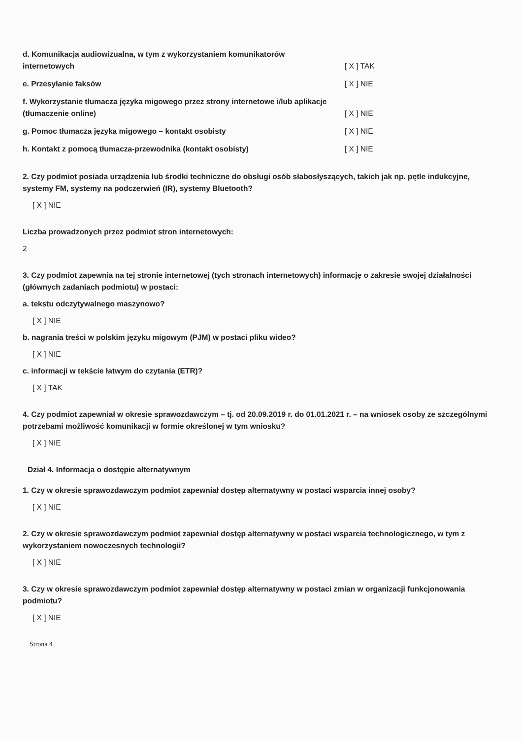d. Komunikacja audiowizualna, w tym z wykorzystaniem komunikatorów internetowych
[ X ] TAK
e. Przesyłanie faksów
[ X ] NIE
f. Wykorzystanie tłumacza języka migowego przez strony internetowe i/lub aplikacje (tłumaczenie online)
[ X ] NIE
g. Pomoc tłumacza języka migowego – kontakt osobisty
[ X ] NIE
h. Kontakt z pomocą tłumacza-przewodnika (kontakt osobisty)
[ X ] NIE
2. Czy podmiot posiada urządzenia lub środki techniczne do obsługi osób słabosłyszących, takich jak np. pętle indukcyjne, systemy FM, systemy na podczerwień (IR), systemy Bluetooth?
[ X ] NIE
Liczba prowadzonych przez podmiot stron internetowych:
2
3. Czy podmiot zapewnia na tej stronie internetowej (tych stronach internetowych) informację o zakresie swojej działalności (głównych zadaniach podmiotu) w postaci:
a. tekstu odczytywalnego maszynowo?
[ X ] NIE
b. nagrania treści w polskim języku migowym (PJM) w postaci pliku wideo?
[ X ] NIE
c. informacji w tekście łatwym do czytania (ETR)?
[ X ] TAK
4. Czy podmiot zapewniał w okresie sprawozdawczym – tj. od 20.09.2019 r. do 01.01.2021 r. – na wniosek osoby ze szczególnymi potrzebami możliwość komunikacji w formie określonej w tym wniosku?
[ X ] NIE
Dział 4. Informacja o dostępie alternatywnym
1. Czy w okresie sprawozdawczym podmiot zapewniał dostęp alternatywny w postaci wsparcia innej osoby?
[ X ] NIE
2. Czy w okresie sprawozdawczym podmiot zapewniał dostęp alternatywny w postaci wsparcia technologicznego, w tym z wykorzystaniem nowoczesnych technologii?
[ X ] NIE
3. Czy w okresie sprawozdawczym podmiot zapewniał dostęp alternatywny w postaci zmian w organizacji funkcjonowania podmiotu?
[ X ] NIE
Strona 4